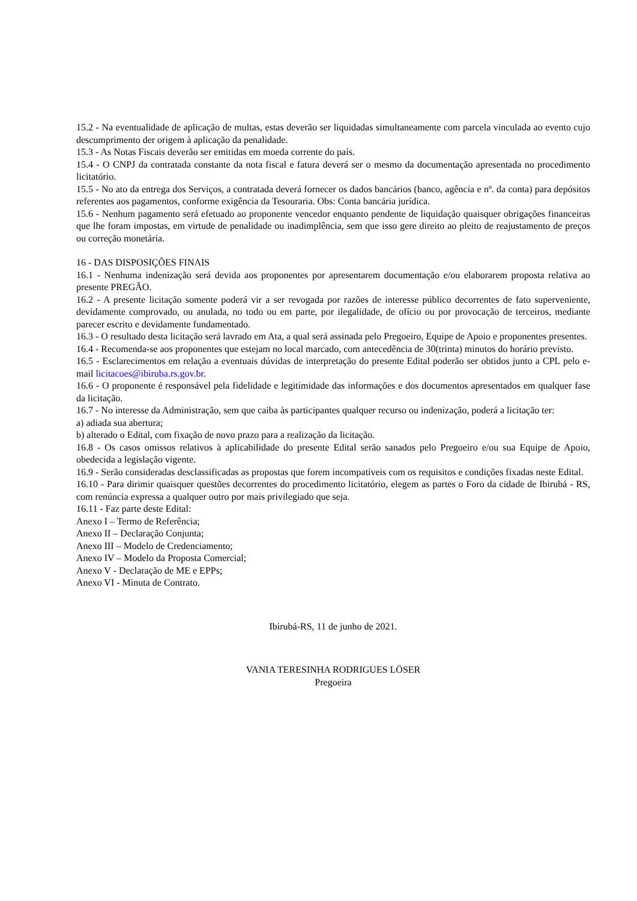15.2 - Na eventualidade de aplicação de multas, estas deverão ser liquidadas simultaneamente com parcela vinculada ao evento cujo descumprimento der origem à aplicação da penalidade.
15.3 - As Notas Fiscais deverão ser emitidas em moeda corrente do país.
15.4 - O CNPJ da contratada constante da nota fiscal e fatura deverá ser o mesmo da documentação apresentada no procedimento licitatório.
15.5 - No ato da entrega dos Serviços, a contratada deverá fornecer os dados bancários (banco, agência e nº. da conta) para depósitos referentes aos pagamentos, conforme exigência da Tesouraria. Obs: Conta bancária jurídica.
15.6 - Nenhum pagamento será efetuado ao proponente vencedor enquanto pendente de liquidação quaisquer obrigações financeiras que lhe foram impostas, em virtude de penalidade ou inadimplência, sem que isso gere direito ao pleito de reajustamento de preços ou correção monetária.
16 - DAS DISPOSIÇÕES FINAIS
16.1 - Nenhuma indenização será devida aos proponentes por apresentarem documentação e/ou elaborarem proposta relativa ao presente PREGÃO.
16.2 - A presente licitação somente poderá vir a ser revogada por razões de interesse público decorrentes de fato superveniente, devidamente comprovado, ou anulada, no todo ou em parte, por ilegalidade, de ofício ou por provocação de terceiros, mediante parecer escrito e devidamente fundamentado.
16.3 - O resultado desta licitação será lavrado em Ata, a qual será assinada pelo Pregoeiro, Equipe de Apoio e proponentes presentes.
16.4 - Recomenda-se aos proponentes que estejam no local marcado, com antecedência de 30(trinta) minutos do horário previsto.
16.5 - Esclarecimentos em relação a eventuais dúvidas de interpretação do presente Edital poderão ser obtidos junto a CPL pelo e-mail licitacoes@ibiruba.rs.gov.br.
16.6 - O proponente é responsável pela fidelidade e legitimidade das informações e dos documentos apresentados em qualquer fase da licitação.
16.7 - No interesse da Administração, sem que caiba às participantes qualquer recurso ou indenização, poderá a licitação ter:
a) adiada sua abertura;
b) alterado o Edital, com fixação de novo prazo para a realização da licitação.
16.8 - Os casos omissos relativos à aplicabilidade do presente Edital serão sanados pelo Pregoeiro e/ou sua Equipe de Apoio, obedecida a legislação vigente.
16.9 - Serão consideradas desclassificadas as propostas que forem incompatíveis com os requisitos e condições fixadas neste Edital.
16.10 - Para dirimir quaisquer questões decorrentes do procedimento licitatório, elegem as partes o Foro da cidade de Ibirubá - RS, com renúncia expressa a qualquer outro por mais privilegiado que seja.
16.11 - Faz parte deste Edital:
Anexo I – Termo de Referência;
Anexo II – Declaração Conjunta;
Anexo III – Modelo de Credenciamento;
Anexo IV – Modelo da Proposta Comercial;
Anexo V - Declaração de ME e EPPs;
Anexo VI - Minuta de Contrato.
Ibirubá-RS, 11 de junho de 2021.
VANIA TERESINHA RODRIGUES LÖSER
Pregoeira